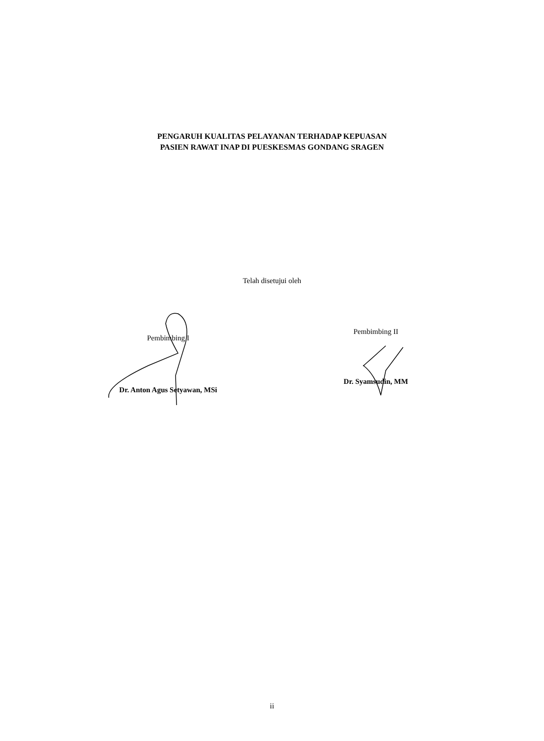PENGARUH KUALITAS PELAYANAN TERHADAP KEPUASAN
PASIEN RAWAT INAP DI PUESKESMAS GONDANG SRAGEN
Telah disetujui oleh
Pembimbing I
Dr. Anton Agus Setyawan, MSi
Pembimbing II
Dr. Syamsudin, MM
ii